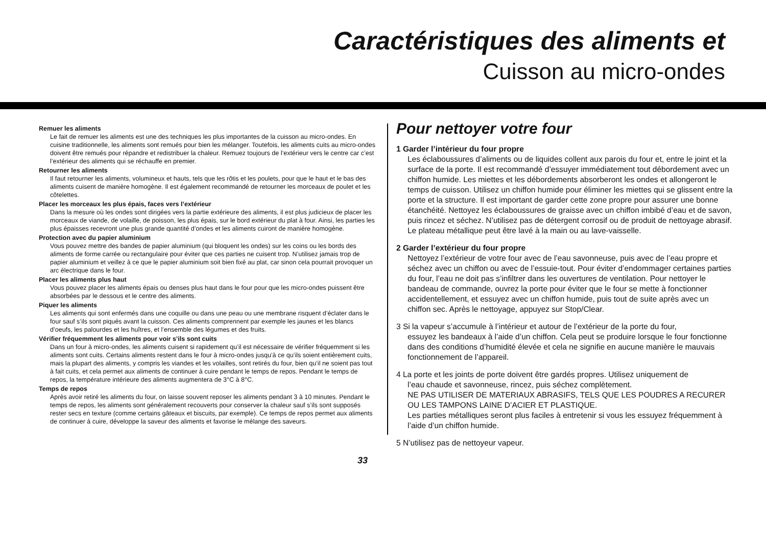Caractéristiques des aliments et
Cuisson au micro-ondes
Remuer les aliments
Le fait de remuer les aliments est une des techniques les plus importantes de la cuisson au micro-ondes. En cuisine traditionnelle, les aliments sont remués pour bien les mélanger. Toutefois, les aliments cuits au micro-ondes doivent être remués pour répandre et redistribuer la chaleur. Remuez toujours de l’extérieur vers le centre car c’est l’extérieur des aliments qui se réchauffe en premier.
Retourner les aliments
Il faut retourner les aliments, volumineux et hauts, tels que les rôtis et les poulets, pour que le haut et le bas des aliments cuisent de manière homogène. Il est également recommandé de retourner les morceaux de poulet et les côtelettes.
Placer les morceaux les plus épais, faces vers l’extérieur
Dans la mesure où les ondes sont dirigées vers la partie extérieure des aliments, il est plus judicieux de placer les morceaux de viande, de volaille, de poisson, les plus épais, sur le bord extérieur du plat à four. Ainsi, les parties les plus épaisses recevront une plus grande quantité d’ondes et les aliments cuiront de manière homogène.
Protection avec du papier aluminium
Vous pouvez mettre des bandes de papier aluminium (qui bloquent les ondes) sur les coins ou les bords des aliments de forme carrée ou rectangulaire pour éviter que ces parties ne cuisent trop. N’utilisez jamais trop de papier aluminium et veillez à ce que le papier aluminium soit bien fixé au plat, car sinon cela pourrait provoquer un arc électrique dans le four.
Placer les aliments plus haut
Vous pouvez placer les aliments épais ou denses plus haut dans le four pour que les micro-ondes puissent être absorbées par le dessous et le centre des aliments.
Piquer les aliments
Les aliments qui sont enfermés dans une coquille ou dans une peau ou une membrane risquent d’éclater dans le four sauf s’ils sont piqués avant la cuisson. Ces aliments comprennent par exemple les jaunes et les blancs d’oeufs, les palourdes et les huîtres, et l’ensemble des légumes et des fruits.
Vérifier fréquemment les aliments pour voir s’ils sont cuits
Dans un four à micro-ondes, les aliments cuisent si rapidement qu’il est nécessaire de vérifier fréquemment si les aliments sont cuits. Certains aliments restent dans le four à micro-ondes jusqu’à ce qu’ils soient entièrement cuits, mais la plupart des aliments, y compris les viandes et les volailles, sont retirés du four, bien qu’il ne soient pas tout à fait cuits, et cela permet aux aliments de continuer à cuire pendant le temps de repos. Pendant le temps de repos, la température intérieure des aliments augmentera de 3°C à 8°C.
Temps de repos
Après avoir retiré les aliments du four, on laisse souvent reposer les aliments pendant 3 à 10 minutes. Pendant le temps de repos, les aliments sont généralement recouverts pour conserver la chaleur sauf s’ils sont supposés rester secs en texture (comme certains gâteaux et biscuits, par exemple). Ce temps de repos permet aux aliments de continuer à cuire, développe la saveur des aliments et favorise le mélange des saveurs.
Pour nettoyer votre four
1 Garder l’intérieur du four propre
Les éclaboussures d’aliments ou de liquides collent aux parois du four et, entre le joint et la surface de la porte. Il est recommandé d’essuyer immédiatement tout débordement avec un chiffon humide. Les miettes et les débordements absorberont les ondes et allongeront le temps de cuisson. Utilisez un chiffon humide pour éliminer les miettes qui se glissent entre la porte et la structure. Il est important de garder cette zone propre pour assurer une bonne étanchéité. Nettoyez les éclaboussures de graisse avec un chiffon imbibé d’eau et de savon, puis rincez et séchez. N’utilisez pas de détergent corrosif ou de produit de nettoyage abrasif. Le plateau métallique peut être lavé à la main ou au lave-vaisselle.
2 Garder l’extérieur du four propre
Nettoyez l’extérieur de votre four avec de l’eau savonneuse, puis avec de l’eau propre et séchez avec un chiffon ou avec de l’essuie-tout. Pour éviter d’endommager certaines parties du four, l’eau ne doit pas s’infiltrer dans les ouvertures de ventilation. Pour nettoyer le bandeau de commande, ouvrez la porte pour éviter que le four se mette à fonctionner accidentellement, et essuyez avec un chiffon humide, puis tout de suite après avec un chiffon sec. Après le nettoyage, appuyez sur Stop/Clear.
3 Si la vapeur s’accumule à l’intérieur et autour de l’extérieur de la porte du four,
essuyez les bandeaux à l’aide d’un chiffon. Cela peut se produire lorsque le four fonctionne dans des conditions d’humidité élevée et cela ne signifie en aucune manière le mauvais fonctionnement de l’appareil.
4 La porte et les joints de porte doivent être gardés propres. Utilisez uniquement de
l’eau chaude et savonneuse, rincez, puis séchez complètement.
NE PAS UTILISER DE MATERIAUX ABRASIFS, TELS QUE LES POUDRES A RECURER OU LES TAMPONS LAINE D’ACIER ET PLASTIQUE.
Les parties métalliques seront plus faciles à entretenir si vous les essuyez fréquemment à l’aide d’un chiffon humide.
5 N’utilisez pas de nettoyeur vapeur.
33